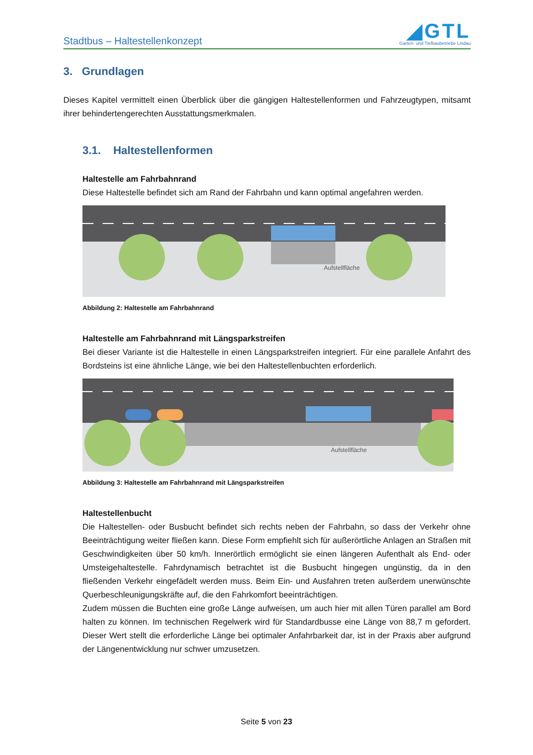Stadtbus – Haltestellenkonzept
◢GTL
Garten- und Tiefbaubetriebe Lindau
3. Grundlagen
Dieses Kapitel vermittelt einen Überblick über die gängigen Haltestellenformen und Fahrzeugtypen, mitsamt ihrer behindertengerechten Ausstattungsmerkmalen.
3.1. Haltestellenformen
Haltestelle am Fahrbahnrand
Diese Haltestelle befindet sich am Rand der Fahrbahn und kann optimal angefahren werden.
Aufstellfläche
Abbildung 2: Haltestelle am Fahrbahnrand
Haltestelle am Fahrbahnrand mit Längsparkstreifen
Bei dieser Variante ist die Haltestelle in einen Längsparkstreifen integriert. Für eine parallele Anfahrt des Bordsteins ist eine ähnliche Länge, wie bei den Haltestellenbuchten erforderlich.
Aufstellfläche
Abbildung 3: Haltestelle am Fahrbahnrand mit Längsparkstreifen
Haltestellenbucht
Die Haltestellen- oder Busbucht befindet sich rechts neben der Fahrbahn, so dass der Verkehr ohne Beeinträchtigung weiter fließen kann. Diese Form empfiehlt sich für außerörtliche Anlagen an Straßen mit Geschwindigkeiten über 50 km/h. Innerörtlich ermöglicht sie einen längeren Aufenthalt als End- oder Umsteigehaltestelle. Fahrdynamisch betrachtet ist die Busbucht hingegen ungünstig, da in den fließenden Verkehr eingefädelt werden muss. Beim Ein- und Ausfahren treten außerdem unerwünschte Querbeschleunigungskräfte auf, die den Fahrkomfort beeinträchtigen.
Zudem müssen die Buchten eine große Länge aufweisen, um auch hier mit allen Türen parallel am Bord halten zu können. Im technischen Regelwerk wird für Standardbusse eine Länge von 88,7 m gefordert. Dieser Wert stellt die erforderliche Länge bei optimaler Anfahrbarkeit dar, ist in der Praxis aber aufgrund der Längenentwicklung nur schwer umzusetzen.
Seite 5 von 23